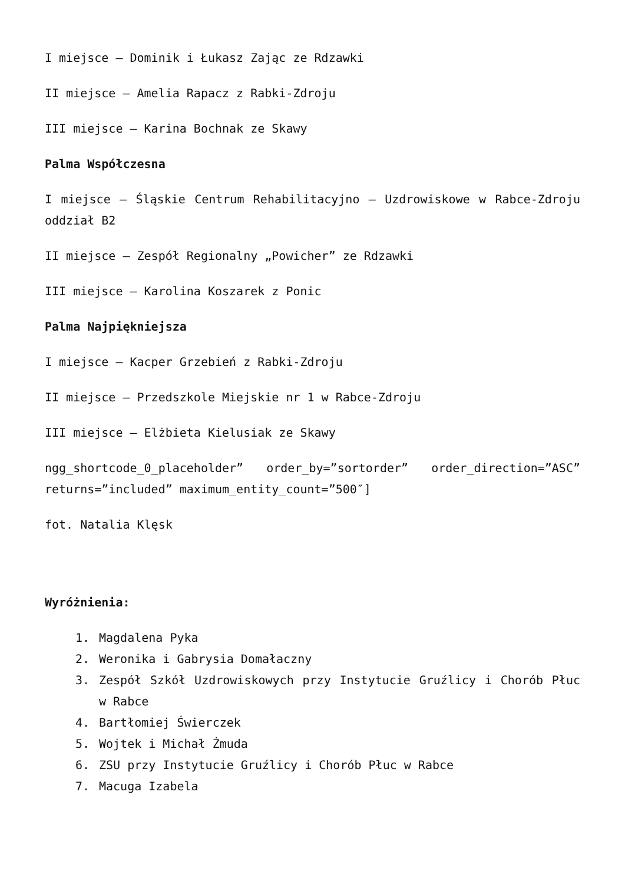I miejsce – Dominik i Łukasz Zając ze Rdzawki
II miejsce – Amelia Rapacz z Rabki-Zdroju
III miejsce – Karina Bochnak ze Skawy
Palma Współczesna
I miejsce – Śląskie Centrum Rehabilitacyjno – Uzdrowiskowe w Rabce-Zdroju oddział B2
II miejsce – Zespół Regionalny „Powicher” ze Rdzawki
III miejsce – Karolina Koszarek z Ponic
Palma Najpiękniejsza
I miejsce – Kacper Grzebień z Rabki-Zdroju
II miejsce – Przedszkole Miejskie nr 1 w Rabce-Zdroju
III miejsce – Elżbieta Kielusiak ze Skawy
ngg_shortcode_0_placeholder” order_by=”sortorder” order_direction=”ASC” returns=”included” maximum_entity_count=”500″]
fot. Natalia Klęsk
Wyróżnienia:
1. Magdalena Pyka
2. Weronika i Gabrysia Domałaczny
3. Zespół Szkół Uzdrowiskowych przy Instytucie Gruźlicy i Chorób Płuc w Rabce
4. Bartłomiej Świerczek
5. Wojtek i Michał Żmuda
6. ZSU przy Instytucie Gruźlicy i Chorób Płuc w Rabce
7. Macuga Izabela